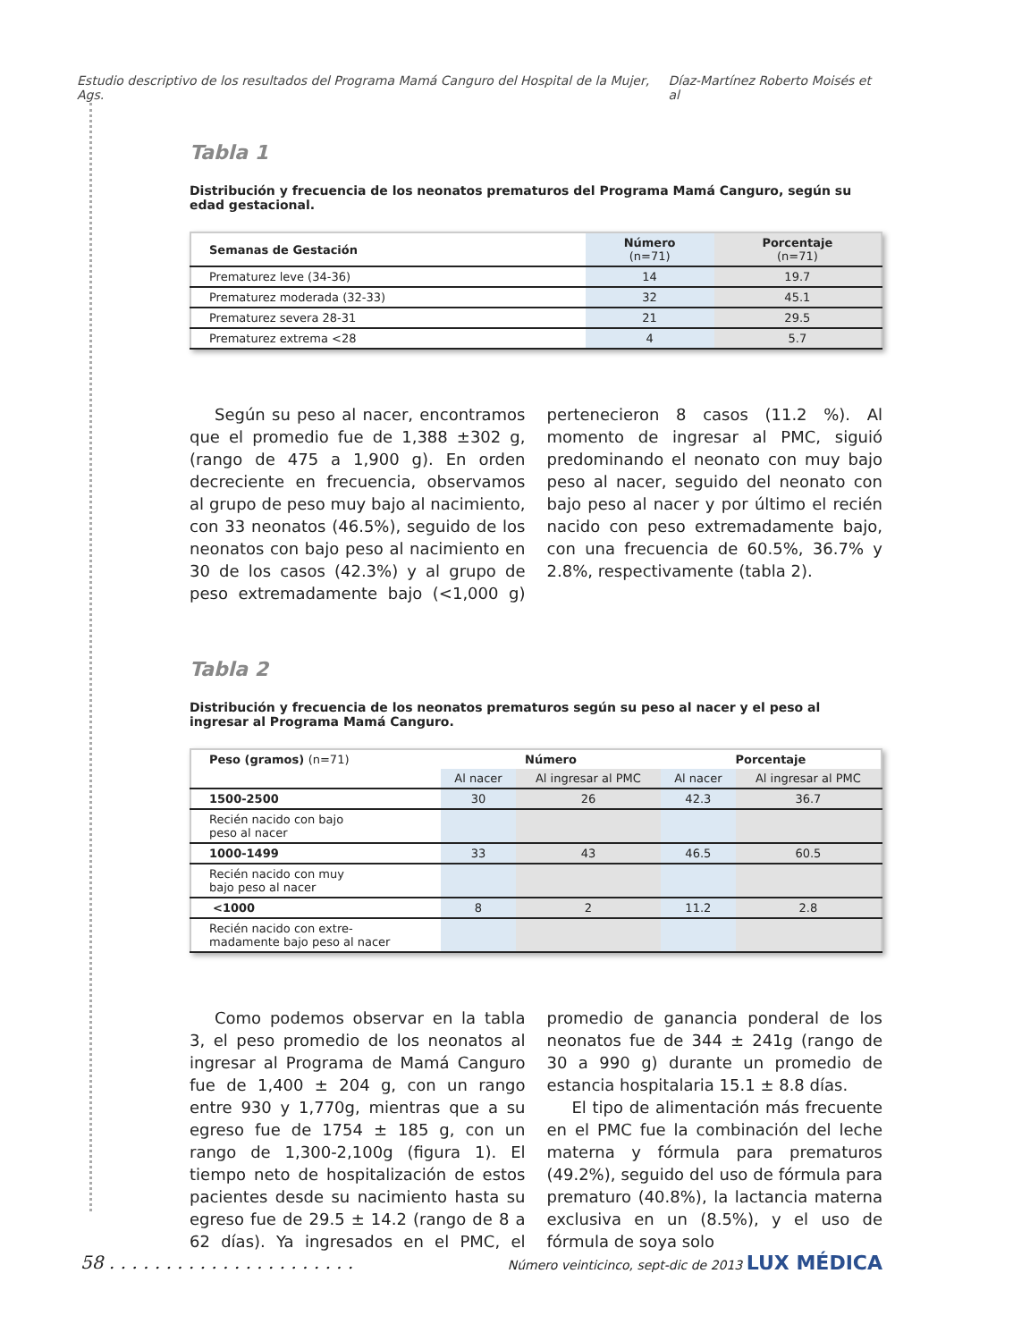Estudio descriptivo de los resultados del Programa Mamá Canguro del Hospital de la Mujer, Ags. Díaz-Martínez Roberto Moisés et al
Tabla 1
Distribución y frecuencia de los neonatos prematuros del Programa Mamá Canguro, según su edad gestacional.
| Semanas de Gestación | Número (n=71) | Porcentaje (n=71) |
| --- | --- | --- |
| Prematurez leve (34-36) | 14 | 19.7 |
| Prematurez moderada (32-33) | 32 | 45.1 |
| Prematurez severa 28-31 | 21 | 29.5 |
| Prematurez extrema <28 | 4 | 5.7 |
Según su peso al nacer, encontramos que el promedio fue de 1,388 ±302 g, (rango de 475 a 1,900 g). En orden decreciente en frecuencia, observamos al grupo de peso muy bajo al nacimiento, con 33 neonatos (46.5%), seguido de los neonatos con bajo peso al nacimiento en 30 de los casos (42.3%) y al grupo de peso extremadamente bajo (<1,000 g) pertenecieron 8 casos (11.2 %). Al momento de ingresar al PMC, siguió predominando el neonato con muy bajo peso al nacer, seguido del neonato con bajo peso al nacer y por último el recién nacido con peso extremadamente bajo, con una frecuencia de 60.5%, 36.7% y 2.8%, respectivamente (tabla 2).
Tabla 2
Distribución y frecuencia de los neonatos prematuros según su peso al nacer y el peso al ingresar al Programa Mamá Canguro.
| Peso (gramos) (n=71) | Número | | Porcentaje | |
| --- | --- | --- | --- | --- |
| | Al nacer | Al ingresar al PMC | Al nacer | Al ingresar al PMC |
| 1500-2500 | 30 | 26 | 42.3 | 36.7 |
| Recién nacido con bajo peso al nacer | | | | |
| 1000-1499 | 33 | 43 | 46.5 | 60.5 |
| Recién nacido con muy bajo peso al nacer | | | | |
| <1000 | 8 | 2 | 11.2 | 2.8 |
| Recién nacido con extre- madamente bajo peso al nacer | | | | |
Como podemos observar en la tabla 3, el peso promedio de los neonatos al ingresar al Programa de Mamá Canguro fue de 1,400 ± 204 g, con un rango entre 930 y 1,770g, mientras que a su egreso fue de 1754 ± 185 g, con un rango de 1,300-2,100g (figura 1). El tiempo neto de hospitalización de estos pacientes desde su nacimiento hasta su egreso fue de 29.5 ± 14.2 (rango de 8 a 62 días). Ya ingresados en el PMC, el promedio de ganancia ponderal de los neonatos fue de 344 ± 241g (rango de 30 a 990 g) durante un promedio de estancia hospitalaria 15.1 ± 8.8 días.
El tipo de alimentación más frecuente en el PMC fue la combinación del leche materna y fórmula para prematuros (49.2%), seguido del uso de fórmula para prematuro (40.8%), la lactancia materna exclusiva en un (8.5%), y el uso de fórmula de soya solo
58 . . . . . . . . . . . . . . . . . . . . . . Número veinticinco, sept-dic de 2013 LUX MÉDICA